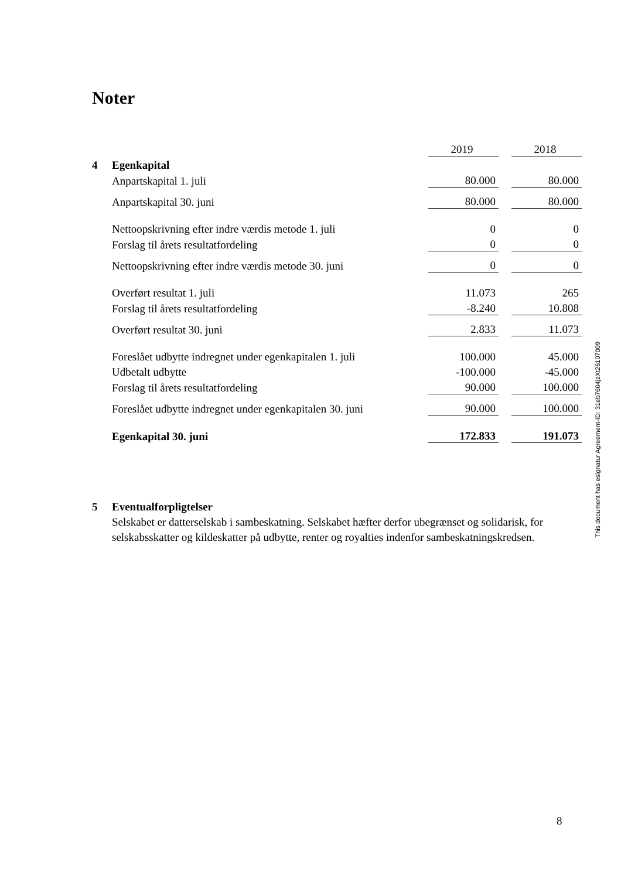Noter
| | | 2019 | | 2018 |
| 4 | Egenkapital | | | |
| | Anpartskapital 1. juli | 80.000 | | 80.000 |
| | Anpartskapital 30. juni | 80.000 | | 80.000 |
| | Nettoopskrivning efter indre værdis metode 1. juli | 0 | | 0 |
| | Forslag til årets resultatfordeling | 0 | | 0 |
| | Nettoopskrivning efter indre værdis metode 30. juni | 0 | | 0 |
| | Overført resultat 1. juli | 11.073 | | 265 |
| | Forslag til årets resultatfordeling | -8.240 | | 10.808 |
| | Overført resultat 30. juni | 2.833 | | 11.073 |
| | Foreslået udbytte indregnet under egenkapitalen 1. juli | 100.000 | | 45.000 |
| | Udbetalt udbytte | -100.000 | | -45.000 |
| | Forslag til årets resultatfordeling | 90.000 | | 100.000 |
| | Foreslået udbytte indregnet under egenkapitalen 30. juni | 90.000 | | 100.000 |
| | Egenkapital 30. juni | 172.833 | | 191.073 |
5 Eventualforpligtelser
Selskabet er datterselskab i sambeskatning. Selskabet hæfter derfor ubegrænset og solidarisk, for selskabsskatter og kildeskatter på udbytte, renter og royalties indenfor sambeskatningskredsen.
This document has esignatur Agreement-ID: 31eb7604jzXt26107009
8